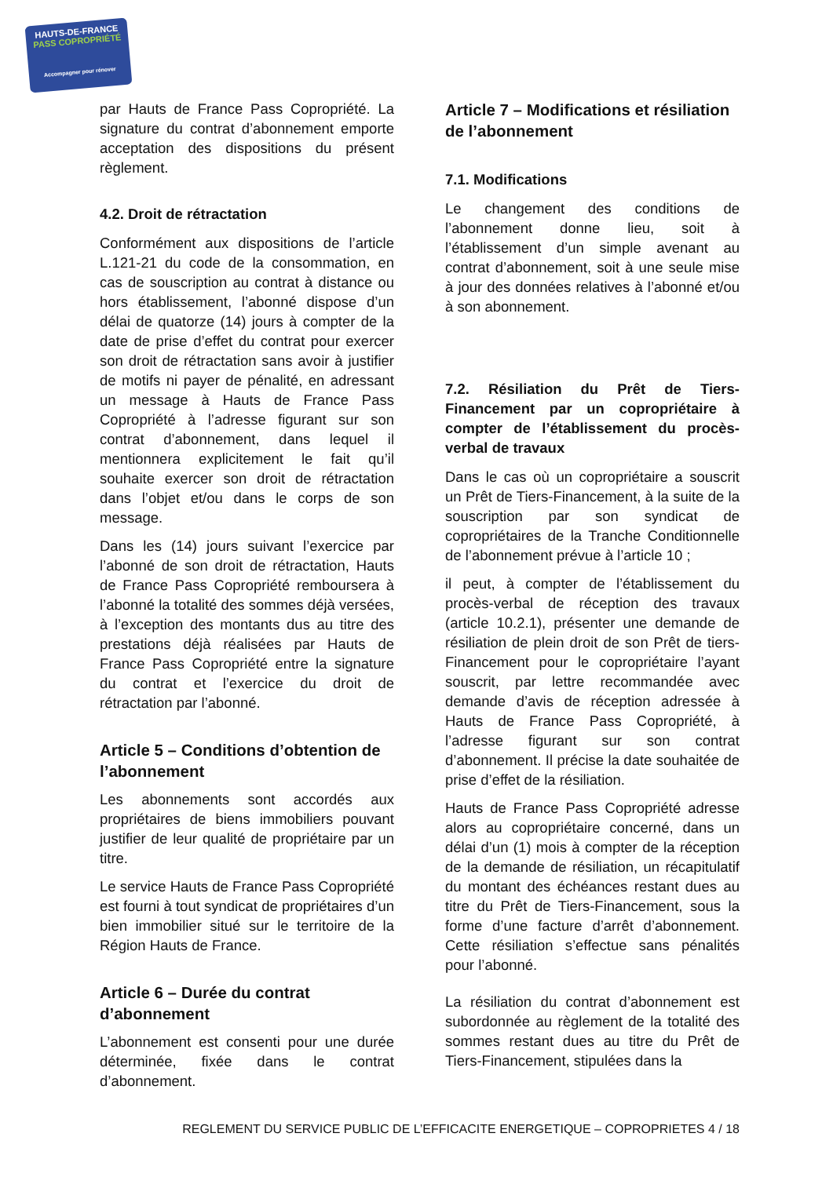HAUTS-DE-FRANCE
PASS COPROPRIÉTÉ
Accompagner pour rénover
par Hauts de France Pass Copropriété. La signature du contrat d’abonnement emporte acceptation des dispositions du présent règlement.
4.2. Droit de rétractation
Conformément aux dispositions de l’article L.121-21 du code de la consommation, en cas de souscription au contrat à distance ou hors établissement, l’abonné dispose d’un délai de quatorze (14) jours à compter de la date de prise d’effet du contrat pour exercer son droit de rétractation sans avoir à justifier de motifs ni payer de pénalité, en adressant un message à Hauts de France Pass Copropriété à l’adresse figurant sur son contrat d’abonnement, dans lequel il mentionnera explicitement le fait qu’il souhaite exercer son droit de rétractation dans l’objet et/ou dans le corps de son message.
Dans les (14) jours suivant l’exercice par l’abonné de son droit de rétractation, Hauts de France Pass Copropriété remboursera à l’abonné la totalité des sommes déjà versées, à l’exception des montants dus au titre des prestations déjà réalisées par Hauts de France Pass Copropriété entre la signature du contrat et l’exercice du droit de rétractation par l’abonné.
Article 5 – Conditions d’obtention de l’abonnement
Les abonnements sont accordés aux propriétaires de biens immobiliers pouvant justifier de leur qualité de propriétaire par un titre.
Le service Hauts de France Pass Copropriété est fourni à tout syndicat de propriétaires d’un bien immobilier situé sur le territoire de la Région Hauts de France.
Article 6 – Durée du contrat d’abonnement
L’abonnement est consenti pour une durée déterminée, fixée dans le contrat d’abonnement.
Article 7 – Modifications et résiliation de l’abonnement
7.1. Modifications
Le changement des conditions de l’abonnement donne lieu, soit à l’établissement d’un simple avenant au contrat d’abonnement, soit à une seule mise à jour des données relatives à l’abonné et/ou à son abonnement.
7.2. Résiliation du Prêt de Tiers-Financement par un copropriétaire à compter de l’établissement du procès-verbal de travaux
Dans le cas où un copropriétaire a souscrit un Prêt de Tiers-Financement, à la suite de la souscription par son syndicat de copropriétaires de la Tranche Conditionnelle de l’abonnement prévue à l’article 10 ;
il peut, à compter de l’établissement du procès-verbal de réception des travaux (article 10.2.1), présenter une demande de résiliation de plein droit de son Prêt de tiers-Financement pour le copropriétaire l’ayant souscrit, par lettre recommandée avec demande d’avis de réception adressée à Hauts de France Pass Copropriété, à l’adresse figurant sur son contrat d’abonnement. Il précise la date souhaitée de prise d’effet de la résiliation.
Hauts de France Pass Copropriété adresse alors au copropriétaire concerné, dans un délai d’un (1) mois à compter de la réception de la demande de résiliation, un récapitulatif du montant des échéances restant dues au titre du Prêt de Tiers-Financement, sous la forme d’une facture d’arrêt d’abonnement. Cette résiliation s’effectue sans pénalités pour l’abonné.
La résiliation du contrat d’abonnement est subordonnée au règlement de la totalité des sommes restant dues au titre du Prêt de Tiers-Financement, stipulées dans la
REGLEMENT DU SERVICE PUBLIC DE L’EFFICACITE ENERGETIQUE – COPROPRIETES 4 / 18